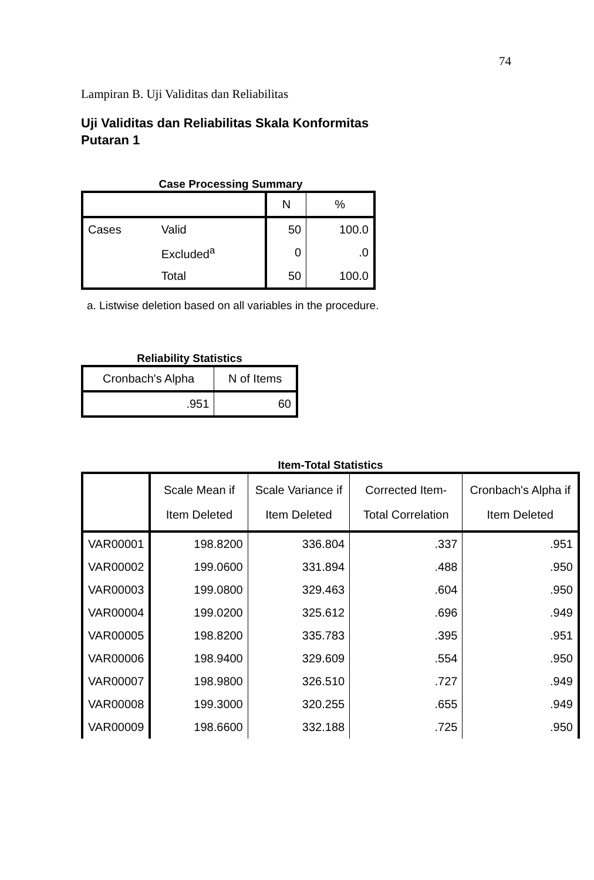74
Lampiran B. Uji Validitas dan Reliabilitas
Uji Validitas dan Reliabilitas Skala Konformitas
Putaran 1
Case Processing Summary
| | | N | % |
| --- | --- | --- | --- |
| Cases | Valid | 50 | 100.0 |
| | Excluded<sup>a</sup> | 0 | .0 |
| | Total | 50 | 100.0 |
a. Listwise deletion based on all variables in the procedure.
Reliability Statistics
| Cronbach's Alpha | N of Items |
| --- | --- |
| .951 | 60 |
Item-Total Statistics
| | Scale Mean if Item Deleted | Scale Variance if Item Deleted | Corrected Item-Total Correlation | Cronbach's Alpha if Item Deleted |
| --- | --- | --- | --- | --- |
| VAR00001 | 198.8200 | 336.804 | .337 | .951 |
| VAR00002 | 199.0600 | 331.894 | .488 | .950 |
| VAR00003 | 199.0800 | 329.463 | .604 | .950 |
| VAR00004 | 199.0200 | 325.612 | .696 | .949 |
| VAR00005 | 198.8200 | 335.783 | .395 | .951 |
| VAR00006 | 198.9400 | 329.609 | .554 | .950 |
| VAR00007 | 198.9800 | 326.510 | .727 | .949 |
| VAR00008 | 199.3000 | 320.255 | .655 | .949 |
| VAR00009 | 198.6600 | 332.188 | .725 | .950 |